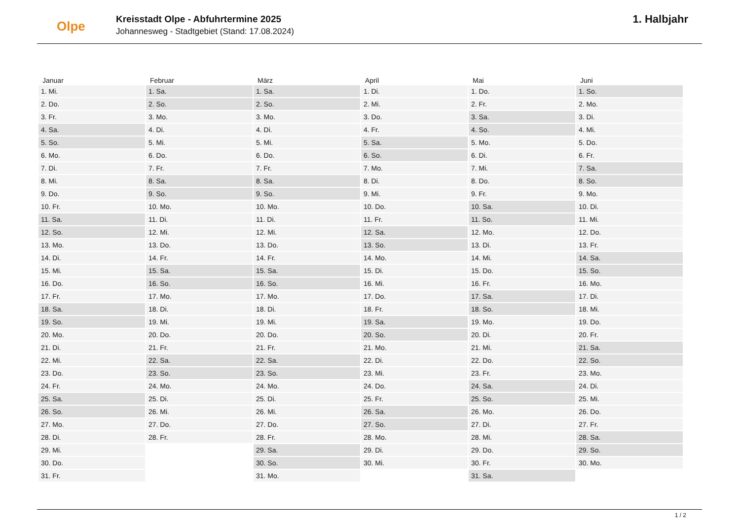Olpe
Kreisstadt Olpe - Abfuhrtermine 2025
Johannesweg - Stadtgebiet (Stand: 17.08.2024)
1. Halbjahr
| Januar | Februar | März | April | Mai | Juni |
| --- | --- | --- | --- | --- | --- |
| 1. Mi. | 1. Sa. | 1. Sa. | 1. Di. | 1. Do. | 1. So. |
| 2. Do. | 2. So. | 2. So. | 2. Mi. | 2. Fr. | 2. Mo. |
| 3. Fr. | 3. Mo. | 3. Mo. | 3. Do. | 3. Sa. | 3. Di. |
| 4. Sa. | 4. Di. | 4. Di. | 4. Fr. | 4. So. | 4. Mi. |
| 5. So. | 5. Mi. | 5. Mi. | 5. Sa. | 5. Mo. | 5. Do. |
| 6. Mo. | 6. Do. | 6. Do. | 6. So. | 6. Di. | 6. Fr. |
| 7. Di. | 7. Fr. | 7. Fr. | 7. Mo. | 7. Mi. | 7. Sa. |
| 8. Mi. | 8. Sa. | 8. Sa. | 8. Di. | 8. Do. | 8. So. |
| 9. Do. | 9. So. | 9. So. | 9. Mi. | 9. Fr. | 9. Mo. |
| 10. Fr. | 10. Mo. | 10. Mo. | 10. Do. | 10. Sa. | 10. Di. |
| 11. Sa. | 11. Di. | 11. Di. | 11. Fr. | 11. So. | 11. Mi. |
| 12. So. | 12. Mi. | 12. Mi. | 12. Sa. | 12. Mo. | 12. Do. |
| 13. Mo. | 13. Do. | 13. Do. | 13. So. | 13. Di. | 13. Fr. |
| 14. Di. | 14. Fr. | 14. Fr. | 14. Mo. | 14. Mi. | 14. Sa. |
| 15. Mi. | 15. Sa. | 15. Sa. | 15. Di. | 15. Do. | 15. So. |
| 16. Do. | 16. So. | 16. So. | 16. Mi. | 16. Fr. | 16. Mo. |
| 17. Fr. | 17. Mo. | 17. Mo. | 17. Do. | 17. Sa. | 17. Di. |
| 18. Sa. | 18. Di. | 18. Di. | 18. Fr. | 18. So. | 18. Mi. |
| 19. So. | 19. Mi. | 19. Mi. | 19. Sa. | 19. Mo. | 19. Do. |
| 20. Mo. | 20. Do. | 20. Do. | 20. So. | 20. Di. | 20. Fr. |
| 21. Di. | 21. Fr. | 21. Fr. | 21. Mo. | 21. Mi. | 21. Sa. |
| 22. Mi. | 22. Sa. | 22. Sa. | 22. Di. | 22. Do. | 22. So. |
| 23. Do. | 23. So. | 23. So. | 23. Mi. | 23. Fr. | 23. Mo. |
| 24. Fr. | 24. Mo. | 24. Mo. | 24. Do. | 24. Sa. | 24. Di. |
| 25. Sa. | 25. Di. | 25. Di. | 25. Fr. | 25. So. | 25. Mi. |
| 26. So. | 26. Mi. | 26. Mi. | 26. Sa. | 26. Mo. | 26. Do. |
| 27. Mo. | 27. Do. | 27. Do. | 27. So. | 27. Di. | 27. Fr. |
| 28. Di. | 28. Fr. | 28. Fr. | 28. Mo. | 28. Mi. | 28. Sa. |
| 29. Mi. | | 29. Sa. | 29. Di. | 29. Do. | 29. So. |
| 30. Do. | | 30. So. | 30. Mi. | 30. Fr. | 30. Mo. |
| 31. Fr. | | 31. Mo. | | 31. Sa. | |
1 / 2